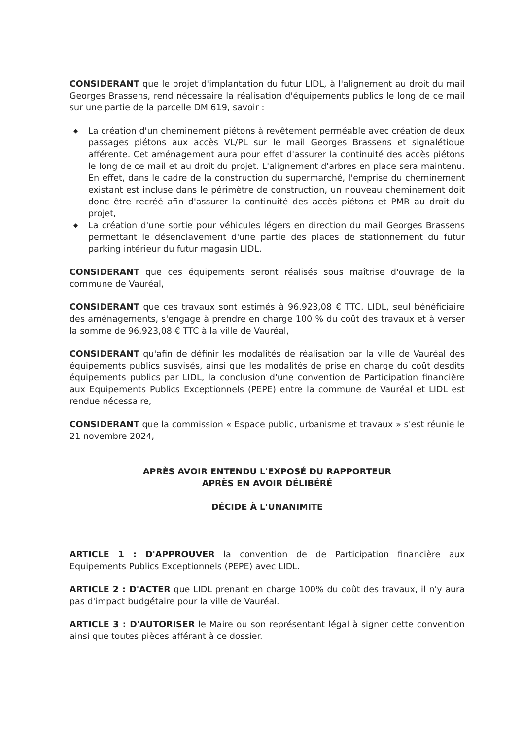CONSIDERANT que le projet d'implantation du futur LIDL, à l'alignement au droit du mail Georges Brassens, rend nécessaire la réalisation d'équipements publics le long de ce mail sur une partie de la parcelle DM 619, savoir :
◆ La création d'un cheminement piétons à revêtement perméable avec création de deux passages piétons aux accès VL/PL sur le mail Georges Brassens et signalétique afférente. Cet aménagement aura pour effet d'assurer la continuité des accès piétons le long de ce mail et au droit du projet. L'alignement d'arbres en place sera maintenu. En effet, dans le cadre de la construction du supermarché, l'emprise du cheminement existant est incluse dans le périmètre de construction, un nouveau cheminement doit donc être recréé afin d'assurer la continuité des accès piétons et PMR au droit du projet,
◆ La création d'une sortie pour véhicules légers en direction du mail Georges Brassens permettant le désenclavement d'une partie des places de stationnement du futur parking intérieur du futur magasin LIDL.
CONSIDERANT que ces équipements seront réalisés sous maîtrise d'ouvrage de la commune de Vauréal,
CONSIDERANT que ces travaux sont estimés à 96.923,08 € TTC. LIDL, seul bénéficiaire des aménagements, s'engage à prendre en charge 100 % du coût des travaux et à verser la somme de 96.923,08 € TTC à la ville de Vauréal,
CONSIDERANT qu'afin de définir les modalités de réalisation par la ville de Vauréal des équipements publics susvisés, ainsi que les modalités de prise en charge du coût desdits équipements publics par LIDL, la conclusion d'une convention de Participation financière aux Equipements Publics Exceptionnels (PEPE) entre la commune de Vauréal et LIDL est rendue nécessaire,
CONSIDERANT que la commission « Espace public, urbanisme et travaux » s'est réunie le 21 novembre 2024,
APRÈS AVOIR ENTENDU L'EXPOSÉ DU RAPPORTEUR
APRÈS EN AVOIR DÉLIBÉRÉ
DÉCIDE À L'UNANIMITE
ARTICLE 1 : D'APPROUVER la convention de de Participation financière aux Equipements Publics Exceptionnels (PEPE) avec LIDL.
ARTICLE 2 : D'ACTER que LIDL prenant en charge 100% du coût des travaux, il n'y aura pas d'impact budgétaire pour la ville de Vauréal.
ARTICLE 3 : D'AUTORISER le Maire ou son représentant légal à signer cette convention ainsi que toutes pièces afférant à ce dossier.